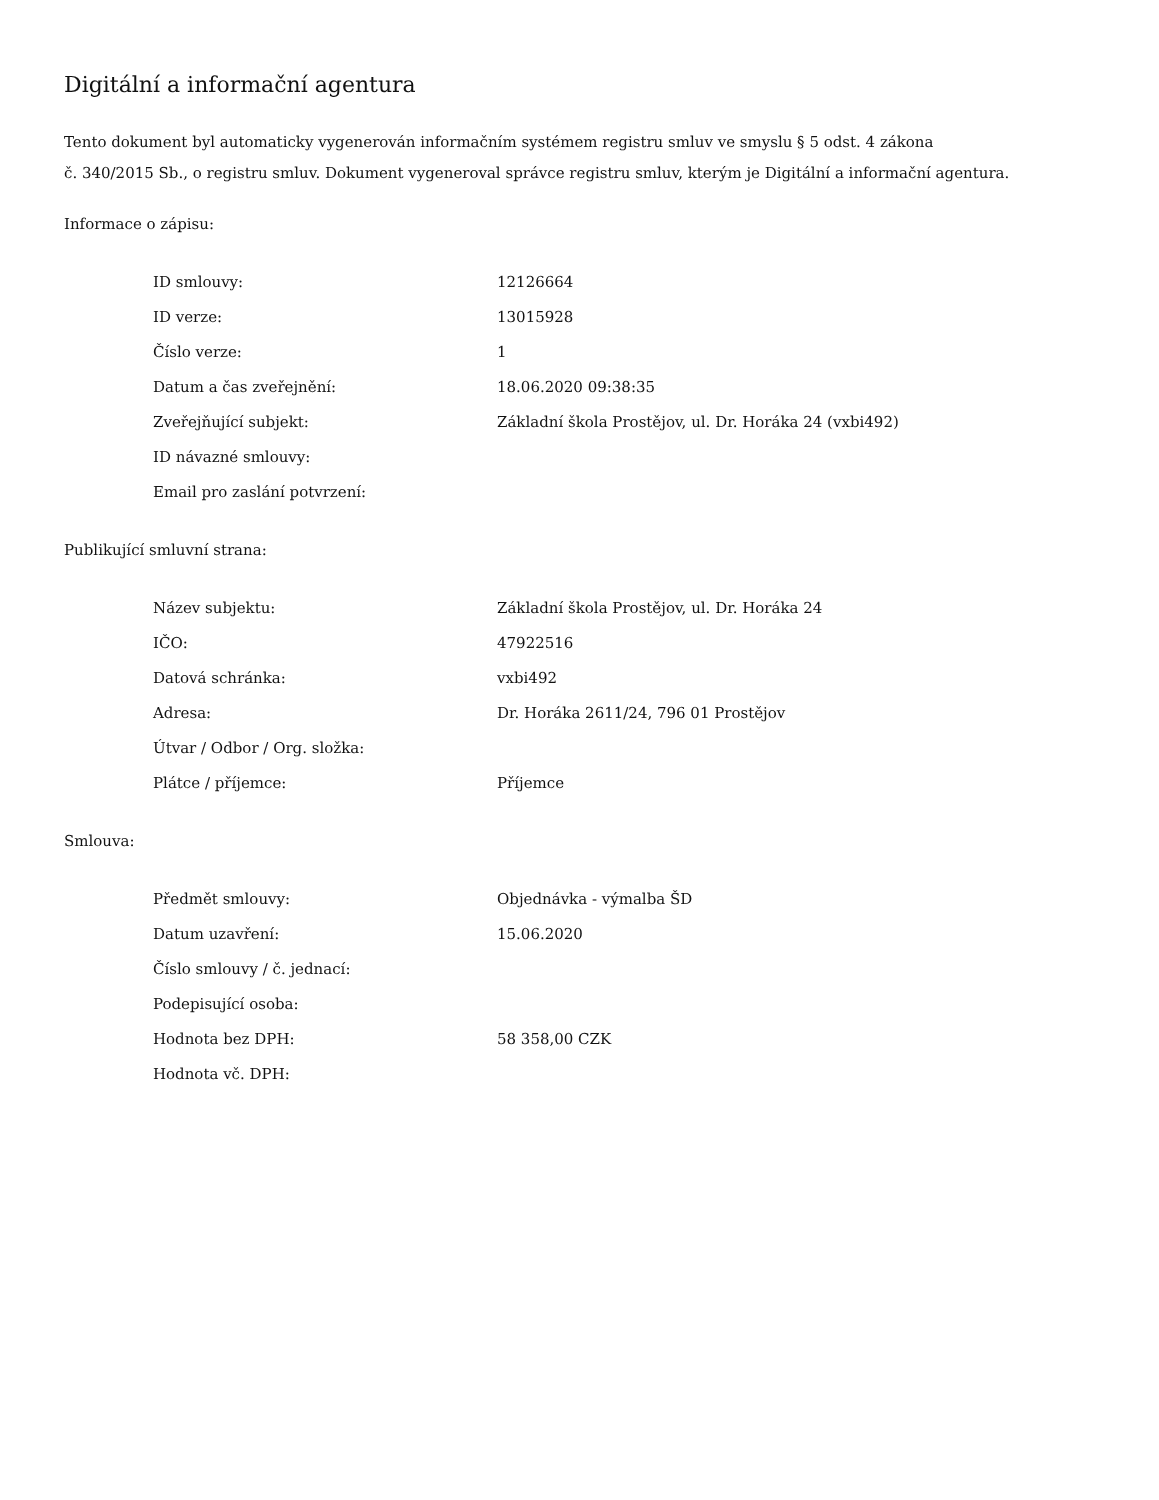Digitální a informační agentura
Tento dokument byl automaticky vygenerován informačním systémem registru smluv ve smyslu § 5 odst. 4 zákona
č. 340/2015 Sb., o registru smluv. Dokument vygeneroval správce registru smluv, kterým je Digitální a informační agentura.
Informace o zápisu:
| ID smlouvy: | 12126664 |
| ID verze: | 13015928 |
| Číslo verze: | 1 |
| Datum a čas zveřejnění: | 18.06.2020 09:38:35 |
| Zveřejňující subjekt: | Základní škola Prostějov, ul. Dr. Horáka 24 (vxbi492) |
| ID návazné smlouvy: | |
| Email pro zaslání potvrzení: | |
Publikující smluvní strana:
| Název subjektu: | Základní škola Prostějov, ul. Dr. Horáka 24 |
| IČO: | 47922516 |
| Datová schránka: | vxbi492 |
| Adresa: | Dr. Horáka 2611/24, 796 01 Prostějov |
| Útvar / Odbor / Org. složka: | |
| Plátce / příjemce: | Příjemce |
Smlouva:
| Předmět smlouvy: | Objednávka - výmalba ŠD |
| Datum uzavření: | 15.06.2020 |
| Číslo smlouvy / č. jednací: | |
| Podepisující osoba: | |
| Hodnota bez DPH: | 58 358,00 CZK |
| Hodnota vč. DPH: | |